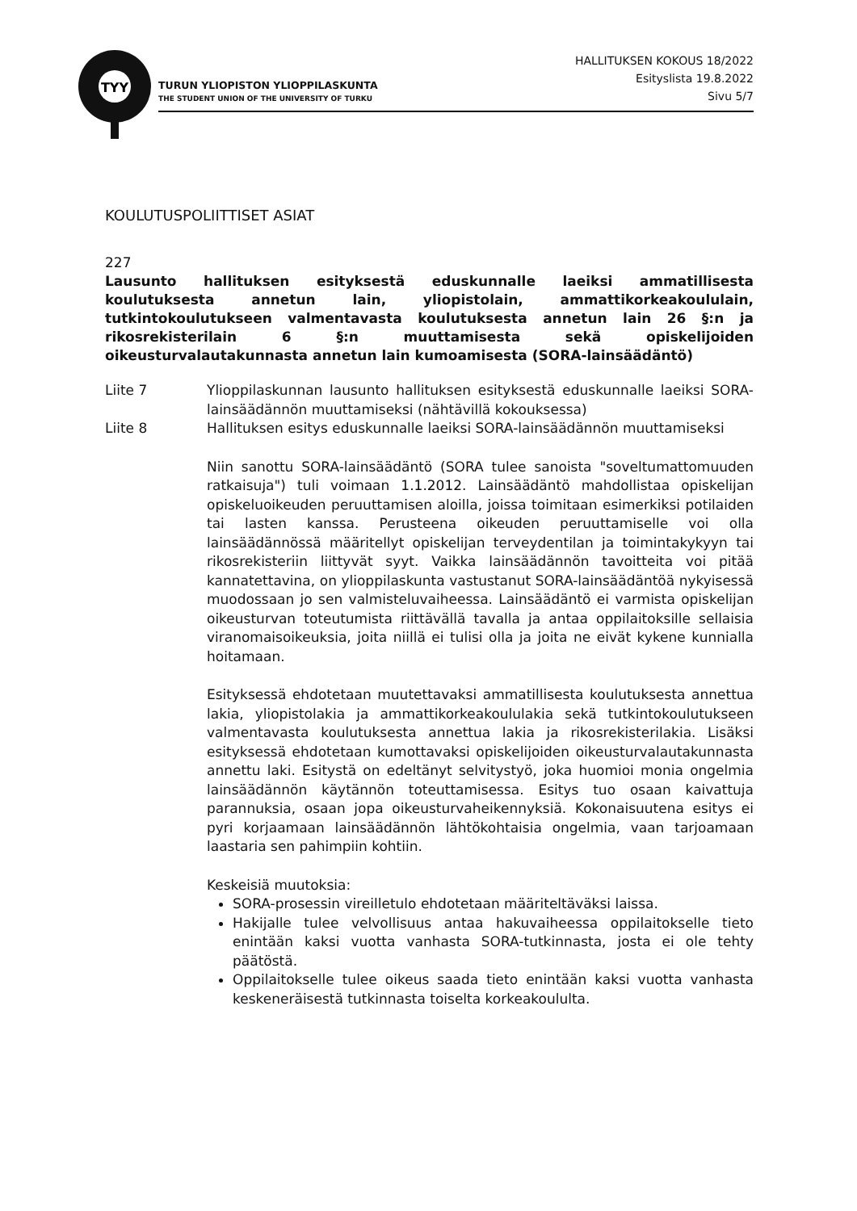TYY
TURUN YLIOPISTON YLIOPPILASKUNTA
THE STUDENT UNION OF THE UNIVERSITY OF TURKU
HALLITUKSEN KOKOUS 18/2022
Esityslista 19.8.2022
Sivu 5/7
KOULUTUSPOLIITTISET ASIAT
227
Lausunto hallituksen esityksestä eduskunnalle laeiksi ammatillisesta koulutuksesta annetun lain, yliopistolain, ammattikorkeakoululain, tutkintokoulutukseen valmentavasta koulutuksesta annetun lain 26 §:n ja rikosrekisterilain 6 §:n muuttamisesta sekä opiskelijoiden oikeusturvalautakunnasta annetun lain kumoamisesta (SORA-lainsäädäntö)
Liite 7 Ylioppilaskunnan lausunto hallituksen esityksestä eduskunnalle laeiksi SORA-lainsäädännön muuttamiseksi (nähtävillä kokouksessa)
Liite 8 Hallituksen esitys eduskunnalle laeiksi SORA-lainsäädännön muuttamiseksi
Niin sanottu SORA-lainsäädäntö (SORA tulee sanoista "soveltumattomuuden ratkaisuja") tuli voimaan 1.1.2012. Lainsäädäntö mahdollistaa opiskelijan opiskeluoikeuden peruuttamisen aloilla, joissa toimitaan esimerkiksi potilaiden tai lasten kanssa. Perusteena oikeuden peruuttamiselle voi olla lainsäädännössä määritellyt opiskelijan terveydentilan ja toimintakykyyn tai rikosrekisteriin liittyvät syyt. Vaikka lainsäädännön tavoitteita voi pitää kannatettavina, on ylioppilaskunta vastustanut SORA-lainsäädäntöä nykyisessä muodossaan jo sen valmisteluvaiheessa. Lainsäädäntö ei varmista opiskelijan oikeusturvan toteutumista riittävällä tavalla ja antaa oppilaitoksille sellaisia viranomaisoikeuksia, joita niillä ei tulisi olla ja joita ne eivät kykene kunnialla hoitamaan.
Esityksessä ehdotetaan muutettavaksi ammatillisesta koulutuksesta annettua lakia, yliopistolakia ja ammattikorkeakoululakia sekä tutkintokoulutukseen valmentavasta koulutuksesta annettua lakia ja rikosrekisterilakia. Lisäksi esityksessä ehdotetaan kumottavaksi opiskelijoiden oikeusturvalautakunnasta annettu laki. Esitystä on edeltänyt selvitystyö, joka huomioi monia ongelmia lainsäädännön käytännön toteuttamisessa. Esitys tuo osaan kaivattuja parannuksia, osaan jopa oikeusturvaheikennyksiä. Kokonaisuutena esitys ei pyri korjaamaan lainsäädännön lähtökohtaisia ongelmia, vaan tarjoamaan laastaria sen pahimpiin kohtiin.
Keskeisiä muutoksia:
SORA-prosessin vireilletulo ehdotetaan määriteltäväksi laissa.
Hakijalle tulee velvollisuus antaa hakuvaiheessa oppilaitokselle tieto enintään kaksi vuotta vanhasta SORA-tutkinnasta, josta ei ole tehty päätöstä.
Oppilaitokselle tulee oikeus saada tieto enintään kaksi vuotta vanhasta keskeneräisestä tutkinnasta toiselta korkeakoululta.